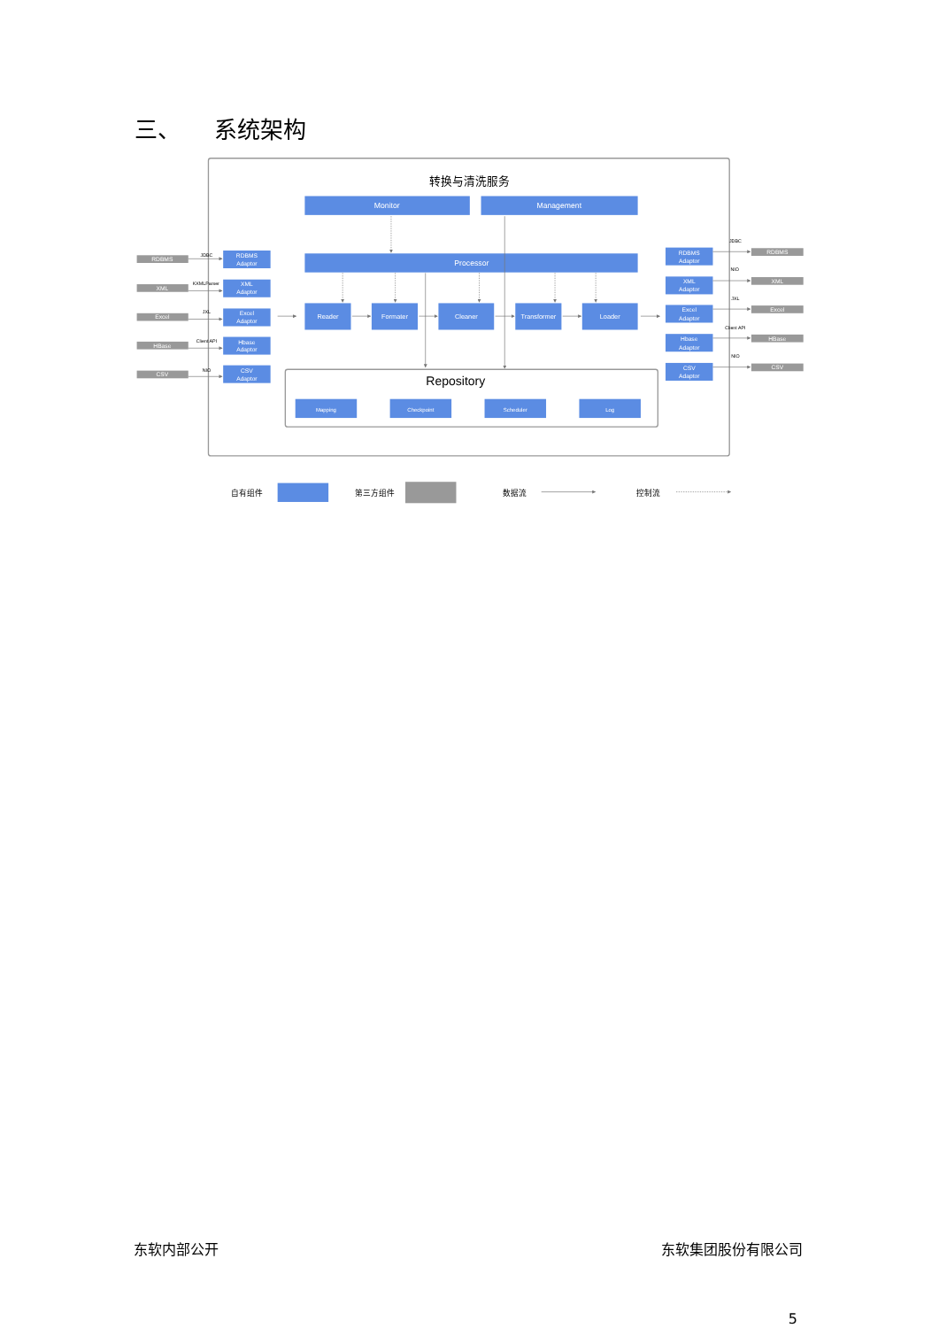三、 系统架构
转换与清洗服务
Monitor
Management
Processor
Reader
Formater
Cleaner
Transformer
Loader
Mapping
Checkpoint
Scheduler
Log
RDBMS
Adaptor
XML
Adaptor
Excel
Adaptor
Hbase
Adaptor
CSV
Adaptor
RDBMS
Adaptor
XML
Adaptor
Excel
Adaptor
Hbase
Adaptor
CSV
Adaptor
RDBMS
XML
Excel
HBase
CSV
RDBMS
XML
Excel
HBase
CSV
Repository
JDBC
KXMLParser
JXL
Client API
NIO
JDBC
NIO
JXL
Client API
NIO
自有组件
第三方组件
数据流
控制流
东软内部公开 东软集团股份有限公司
5